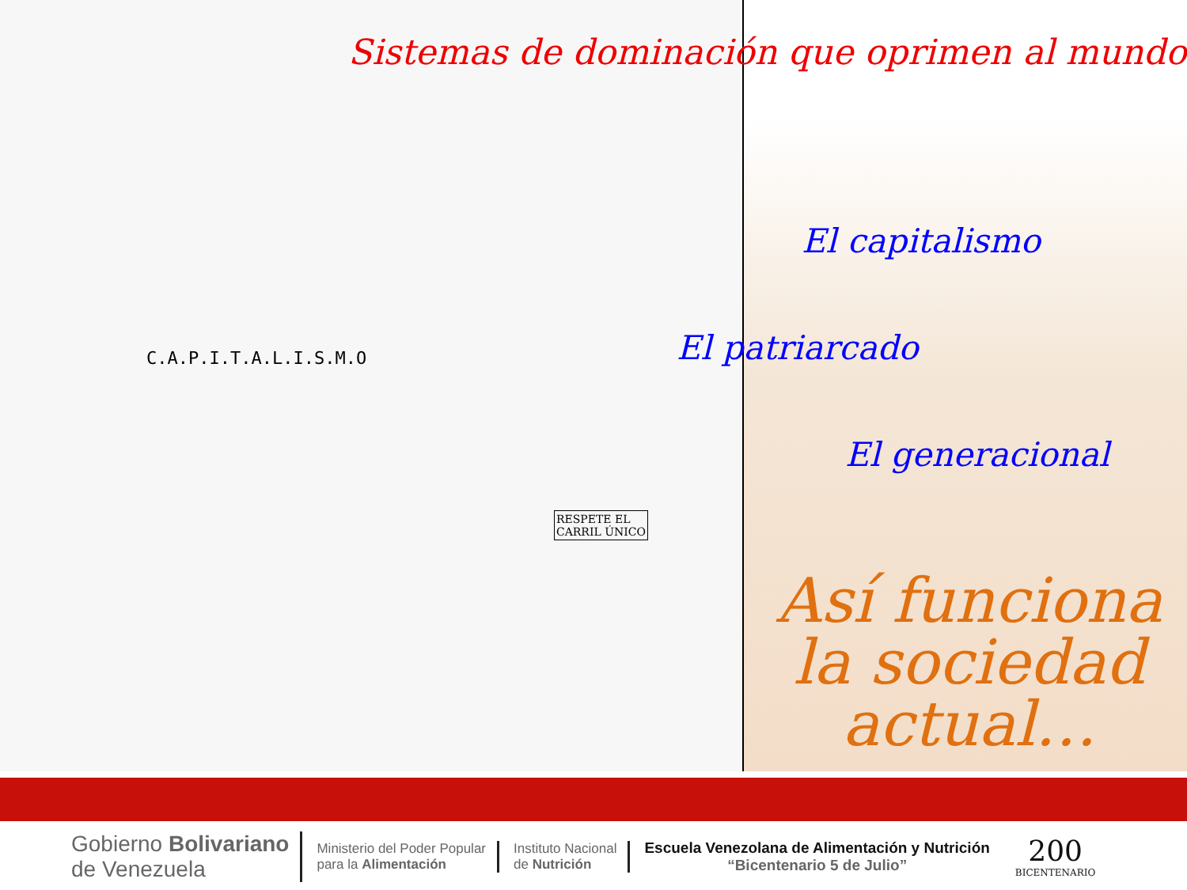C.A.P.I.T.A.L.I.S.M.O
RESPETE EL
CARRIL ÚNICO
Sistemas de dominación que oprimen al mundo
El capitalismo
El patriarcado
El generacional
Así funciona la sociedad actual…
Gobierno Bolivariano
de Venezuela
Ministerio del Poder Popular
para la Alimentación
Instituto Nacional
de Nutrición
Escuela Venezolana de Alimentación y Nutrición
“Bicentenario 5 de Julio”
200
BICENTENARIO